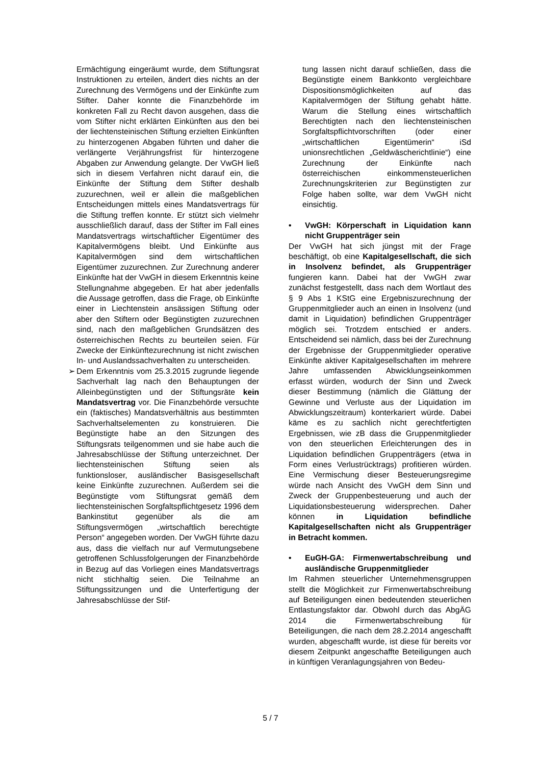Ermächtigung eingeräumt wurde, dem Stiftungsrat Instruktionen zu erteilen, ändert dies nichts an der Zurechnung des Vermögens und der Einkünfte zum Stifter. Daher konnte die Finanzbehörde im konkreten Fall zu Recht davon ausgehen, dass die vom Stifter nicht erklärten Einkünften aus den bei der liechtensteinischen Stiftung erzielten Einkünften zu hinterzogenen Abgaben führten und daher die verlängerte Verjährungsfrist für hinterzogene Abgaben zur Anwendung gelangte. Der VwGH ließ sich in diesem Verfahren nicht darauf ein, die Einkünfte der Stiftung dem Stifter deshalb zuzurechnen, weil er allein die maßgeblichen Entscheidungen mittels eines Mandatsvertrags für die Stiftung treffen konnte. Er stützt sich vielmehr ausschließlich darauf, dass der Stifter im Fall eines Mandatsvertrags wirtschaftlicher Eigentümer des Kapitalvermögens bleibt. Und Einkünfte aus Kapitalvermögen sind dem wirtschaftlichen Eigentümer zuzurechnen. Zur Zurechnung anderer Einkünfte hat der VwGH in diesem Erkenntnis keine Stellungnahme abgegeben. Er hat aber jedenfalls die Aussage getroffen, dass die Frage, ob Einkünfte einer in Liechtenstein ansässigen Stiftung oder aber den Stiftern oder Begünstigten zuzurechnen sind, nach den maßgeblichen Grundsätzen des österreichischen Rechts zu beurteilen seien. Für Zwecke der Einkünftezurechnung ist nicht zwischen In- und Auslandssachverhalten zu unterscheiden.
➢ Dem Erkenntnis vom 25.3.2015 zugrunde liegende Sachverhalt lag nach den Behauptungen der Alleinbegünstigten und der Stiftungsräte kein Mandatsvertrag vor. Die Finanzbehörde versuchte ein (faktisches) Mandatsverhältnis aus bestimmten Sachverhaltselementen zu konstruieren. Die Begünstigte habe an den Sitzungen des Stiftungsrats teilgenommen und sie habe auch die Jahresabschlüsse der Stiftung unterzeichnet. Der liechtensteinischen Stiftung seien als funktionsloser, ausländischer Basisgesellschaft keine Einkünfte zuzurechnen. Außerdem sei die Begünstigte vom Stiftungsrat gemäß dem liechtensteinischen Sorgfaltspflichtgesetz 1996 dem Bankinstitut gegenüber als die am Stiftungsvermögen „wirtschaftlich berechtigte Person“ angegeben worden. Der VwGH führte dazu aus, dass die vielfach nur auf Vermutungsebene getroffenen Schlussfolgerungen der Finanzbehörde in Bezug auf das Vorliegen eines Mandatsvertrags nicht stichhaltig seien. Die Teilnahme an Stiftungssitzungen und die Unterfertigung der Jahresabschlüsse der Stif-
tung lassen nicht darauf schließen, dass die Begünstigte einem Bankkonto vergleichbare Dispositionsmöglichkeiten auf das Kapitalvermögen der Stiftung gehabt hätte. Warum die Stellung eines wirtschaftlich Berechtigten nach den liechtensteinischen Sorgfaltspflichtvorschriften (oder einer „wirtschaftlichen Eigentümerin“ iSd unionsrechtlichen „Geldwäscherichtlinie“) eine Zurechnung der Einkünfte nach österreichischen einkommensteuerlichen Zurechnungskriterien zur Begünstigten zur Folge haben sollte, war dem VwGH nicht einsichtig.
• VwGH: Körperschaft in Liquidation kann nicht Gruppenträger sein
Der VwGH hat sich jüngst mit der Frage beschäftigt, ob eine Kapitalgesellschaft, die sich in Insolvenz befindet, als Gruppenträger fungieren kann. Dabei hat der VwGH zwar zunächst festgestellt, dass nach dem Wortlaut des § 9 Abs 1 KStG eine Ergebniszurechnung der Gruppenmitglieder auch an einen in Insolvenz (und damit in Liquidation) befindlichen Gruppenträger möglich sei. Trotzdem entschied er anders. Entscheidend sei nämlich, dass bei der Zurechnung der Ergebnisse der Gruppenmitglieder operative Einkünfte aktiver Kapitalgesellschaften im mehrere Jahre umfassenden Abwicklungseinkommen erfasst würden, wodurch der Sinn und Zweck dieser Bestimmung (nämlich die Glättung der Gewinne und Verluste aus der Liquidation im Abwicklungszeitraum) konterkariert würde. Dabei käme es zu sachlich nicht gerechtfertigten Ergebnissen, wie zB dass die Gruppenmitglieder von den steuerlichen Erleichterungen des in Liquidation befindlichen Gruppenträgers (etwa in Form eines Verlustrücktrags) profitieren würden. Eine Vermischung dieser Besteuerungsregime würde nach Ansicht des VwGH dem Sinn und Zweck der Gruppenbesteuerung und auch der Liquidationsbesteuerung widersprechen. Daher können in Liquidation befindliche Kapitalgesellschaften nicht als Gruppenträger in Betracht kommen.
• EuGH-GA: Firmenwertabschreibung und ausländische Gruppenmitglieder
Im Rahmen steuerlicher Unternehmensgruppen stellt die Möglichkeit zur Firmenwertabschreibung auf Beteiligungen einen bedeutenden steuerlichen Entlastungsfaktor dar. Obwohl durch das AbgÄG 2014 die Firmenwertabschreibung für Beteiligungen, die nach dem 28.2.2014 angeschafft wurden, abgeschafft wurde, ist diese für bereits vor diesem Zeitpunkt angeschaffte Beteiligungen auch in künftigen Veranlagungsjahren von Bedeu-
5 / 7